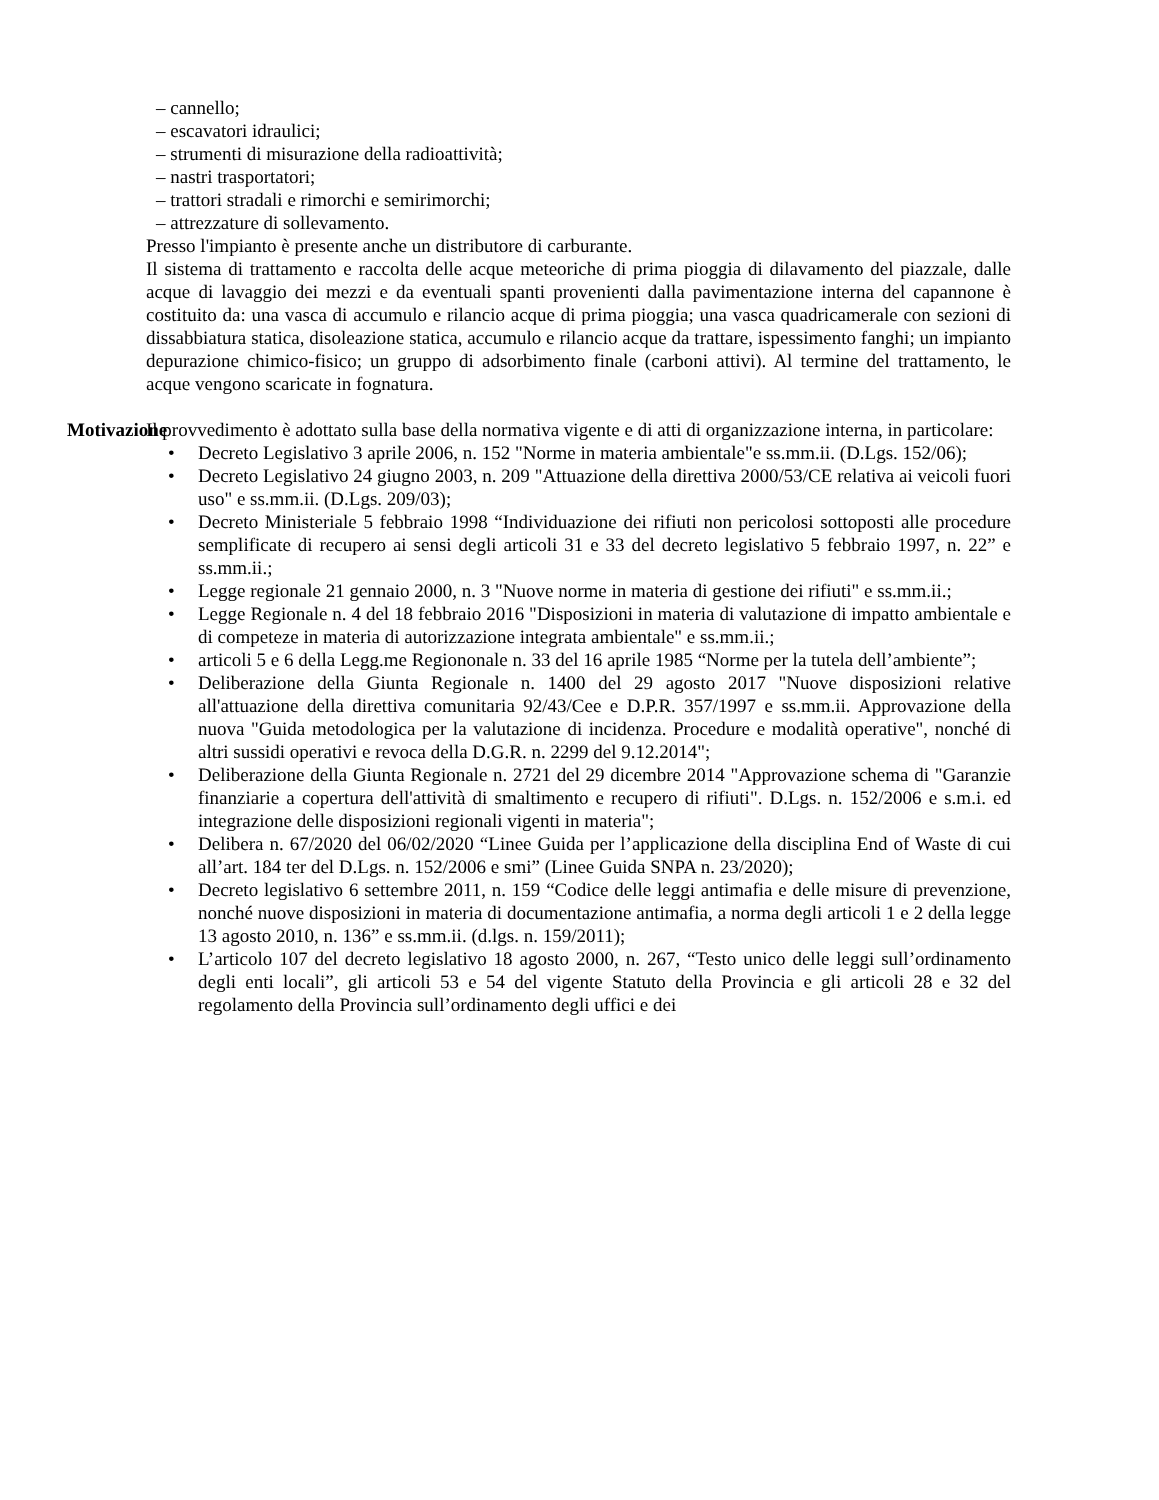– cannello;
– escavatori idraulici;
– strumenti di misurazione della radioattività;
– nastri trasportatori;
– trattori stradali e rimorchi e semirimorchi;
– attrezzature di sollevamento.
Presso l'impianto è presente anche un distributore di carburante.
Il sistema di trattamento e raccolta delle acque meteoriche di prima pioggia di dilavamento del piazzale, dalle acque di lavaggio dei mezzi e da eventuali spanti provenienti dalla pavimentazione interna del capannone è costituito da: una vasca di accumulo e rilancio acque di prima pioggia; una vasca quadricamerale con sezioni di dissabbiatura statica, disoleazione statica, accumulo e rilancio acque da trattare, ispessimento fanghi; un impianto depurazione chimico-fisico; un gruppo di adsorbimento finale (carboni attivi). Al termine del trattamento, le acque vengono scaricate in fognatura.
Motivazione Il provvedimento è adottato sulla base della normativa vigente e di atti di organizzazione interna, in particolare:
• Decreto Legislativo 3 aprile 2006, n. 152 "Norme in materia ambientale"e ss.mm.ii. (D.Lgs. 152/06);
• Decreto Legislativo 24 giugno 2003, n. 209 "Attuazione della direttiva 2000/53/CE relativa ai veicoli fuori uso" e ss.mm.ii. (D.Lgs. 209/03);
• Decreto Ministeriale 5 febbraio 1998 “Individuazione dei rifiuti non pericolosi sottoposti alle procedure semplificate di recupero ai sensi degli articoli 31 e 33 del decreto legislativo 5 febbraio 1997, n. 22” e ss.mm.ii.;
• Legge regionale 21 gennaio 2000, n. 3 "Nuove norme in materia di gestione dei rifiuti" e ss.mm.ii.;
• Legge Regionale n. 4 del 18 febbraio 2016 "Disposizioni in materia di valutazione di impatto ambientale e di competeze in materia di autorizzazione integrata ambientale" e ss.mm.ii.;
• articoli 5 e 6 della Legg.me Regiononale n. 33 del 16 aprile 1985 “Norme per la tutela dell’ambiente”;
• Deliberazione della Giunta Regionale n. 1400 del 29 agosto 2017 "Nuove disposizioni relative all'attuazione della direttiva comunitaria 92/43/Cee e D.P.R. 357/1997 e ss.mm.ii. Approvazione della nuova "Guida metodologica per la valutazione di incidenza. Procedure e modalità operative", nonché di altri sussidi operativi e revoca della D.G.R. n. 2299 del 9.12.2014";
• Deliberazione della Giunta Regionale n. 2721 del 29 dicembre 2014 "Approvazione schema di "Garanzie finanziarie a copertura dell'attività di smaltimento e recupero di rifiuti". D.Lgs. n. 152/2006 e s.m.i. ed integrazione delle disposizioni regionali vigenti in materia";
• Delibera n. 67/2020 del 06/02/2020 “Linee Guida per l’applicazione della disciplina End of Waste di cui all’art. 184 ter del D.Lgs. n. 152/2006 e smi” (Linee Guida SNPA n. 23/2020);
• Decreto legislativo 6 settembre 2011, n. 159 “Codice delle leggi antimafia e delle misure di prevenzione, nonché nuove disposizioni in materia di documentazione antimafia, a norma degli articoli 1 e 2 della legge 13 agosto 2010, n. 136” e ss.mm.ii. (d.lgs. n. 159/2011);
• L’articolo 107 del decreto legislativo 18 agosto 2000, n. 267, “Testo unico delle leggi sull’ordinamento degli enti locali”, gli articoli 53 e 54 del vigente Statuto della Provincia e gli articoli 28 e 32 del regolamento della Provincia sull’ordinamento degli uffici e dei